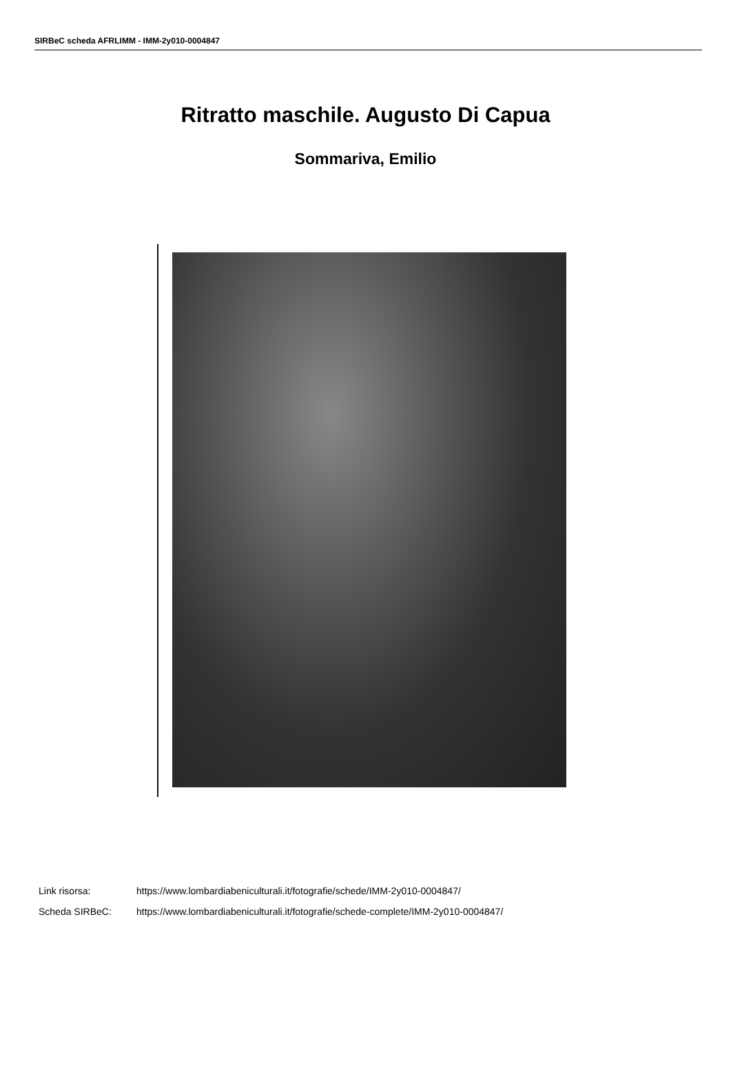SIRBeC scheda AFRLIMM - IMM-2y010-0004847
Ritratto maschile. Augusto Di Capua
Sommariva, Emilio
| Link risorsa: | https://www.lombardiabeniculturali.it/fotografie/schede/IMM-2y010-0004847/ |
| Scheda SIRBeC: | https://www.lombardiabeniculturali.it/fotografie/schede-complete/IMM-2y010-0004847/ |